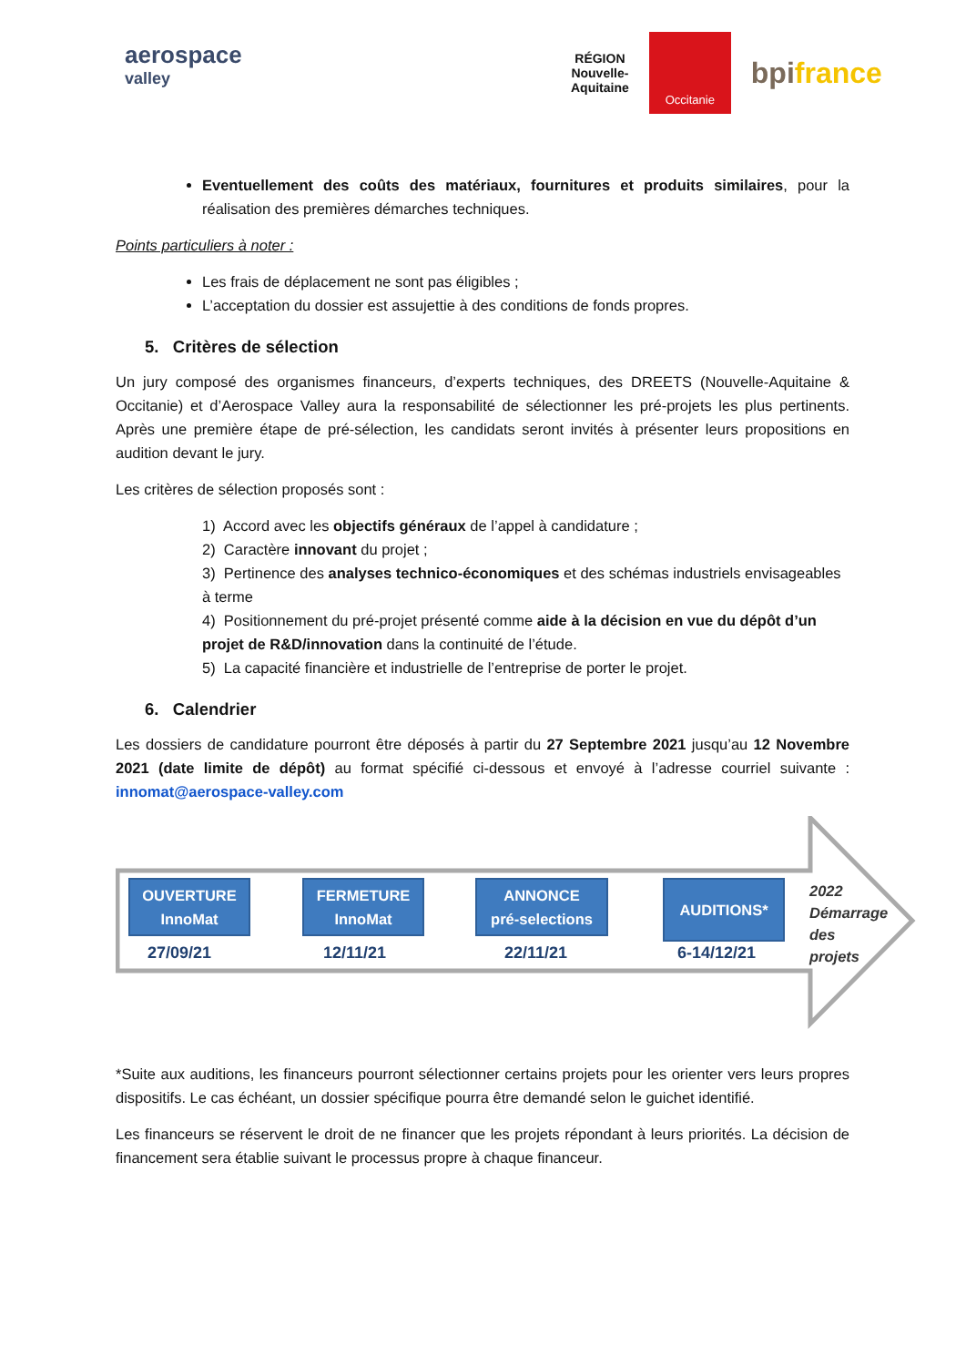aerospace
valley
RÉGION
Nouvelle-
Aquitaine
Occitanie
bpifrance
Eventuellement des coûts des matériaux, fournitures et produits similaires, pour la réalisation des premières démarches techniques.
Points particuliers à noter :
Les frais de déplacement ne sont pas éligibles ;
L’acceptation du dossier est assujettie à des conditions de fonds propres.
5. Critères de sélection
Un jury composé des organismes financeurs, d’experts techniques, des DREETS (Nouvelle-Aquitaine & Occitanie) et d’Aerospace Valley aura la responsabilité de sélectionner les pré-projets les plus pertinents. Après une première étape de pré-sélection, les candidats seront invités à présenter leurs propositions en audition devant le jury.
Les critères de sélection proposés sont :
1) Accord avec les objectifs généraux de l’appel à candidature ;
2) Caractère innovant du projet ;
3) Pertinence des analyses technico-économiques et des schémas industriels envisageables à terme
4) Positionnement du pré-projet présenté comme aide à la décision en vue du dépôt d’un projet de R&D/innovation dans la continuité de l’étude.
5) La capacité financière et industrielle de l’entreprise de porter le projet.
6. Calendrier
Les dossiers de candidature pourront être déposés à partir du 27 Septembre 2021 jusqu’au 12 Novembre 2021 (date limite de dépôt) au format spécifié ci-dessous et envoyé à l’adresse courriel suivante : innomat@aerospace-valley.com
OUVERTURE
InnoMat
27/09/21
FERMETURE
InnoMat
12/11/21
ANNONCE
pré-selections
22/11/21
AUDITIONS*
6-14/12/21
2022
Démarrage
des projets
*Suite aux auditions, les financeurs pourront sélectionner certains projets pour les orienter vers leurs propres dispositifs. Le cas échéant, un dossier spécifique pourra être demandé selon le guichet identifié.
Les financeurs se réservent le droit de ne financer que les projets répondant à leurs priorités. La décision de financement sera établie suivant le processus propre à chaque financeur.